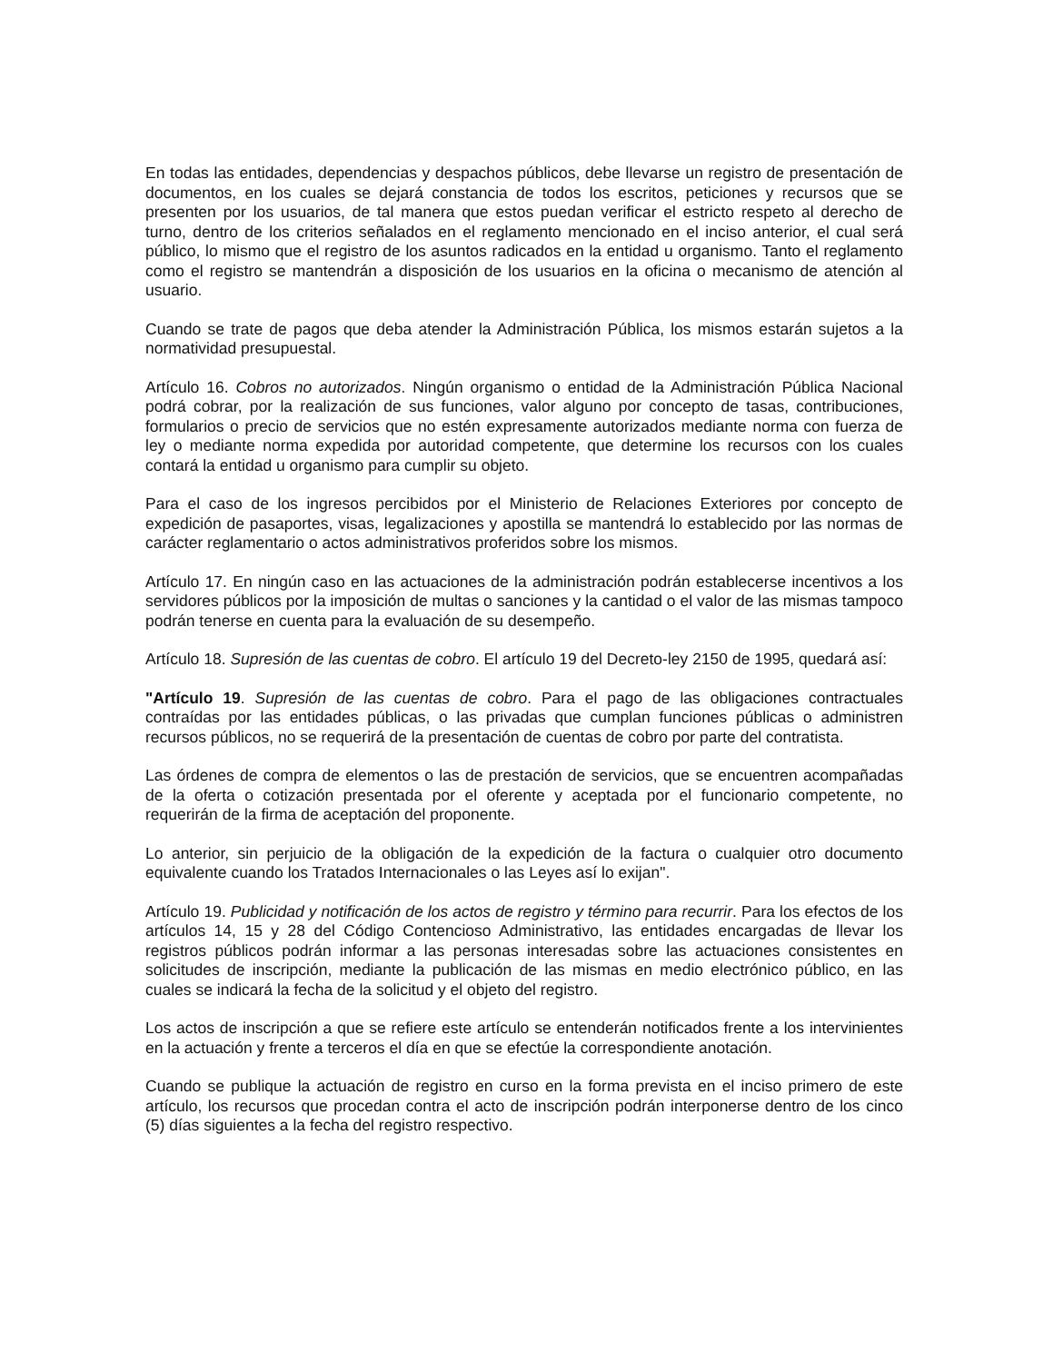En todas las entidades, dependencias y despachos públicos, debe llevarse un registro de presentación de documentos, en los cuales se dejará constancia de todos los escritos, peticiones y recursos que se presenten por los usuarios, de tal manera que estos puedan verificar el estricto respeto al derecho de turno, dentro de los criterios señalados en el reglamento mencionado en el inciso anterior, el cual será público, lo mismo que el registro de los asuntos radicados en la entidad u organismo. Tanto el reglamento como el registro se mantendrán a disposición de los usuarios en la oficina o mecanismo de atención al usuario.
Cuando se trate de pagos que deba atender la Administración Pública, los mismos estarán sujetos a la normatividad presupuestal.
Artículo 16. Cobros no autorizados. Ningún organismo o entidad de la Administración Pública Nacional podrá cobrar, por la realización de sus funciones, valor alguno por concepto de tasas, contribuciones, formularios o precio de servicios que no estén expresamente autorizados mediante norma con fuerza de ley o mediante norma expedida por autoridad competente, que determine los recursos con los cuales contará la entidad u organismo para cumplir su objeto.
Para el caso de los ingresos percibidos por el Ministerio de Relaciones Exteriores por concepto de expedición de pasaportes, visas, legalizaciones y apostilla se mantendrá lo establecido por las normas de carácter reglamentario o actos administrativos proferidos sobre los mismos.
Artículo 17. En ningún caso en las actuaciones de la administración podrán establecerse incentivos a los servidores públicos por la imposición de multas o sanciones y la cantidad o el valor de las mismas tampoco podrán tenerse en cuenta para la evaluación de su desempeño.
Artículo 18. Supresión de las cuentas de cobro. El artículo 19 del Decreto-ley 2150 de 1995, quedará así:
"Artículo 19. Supresión de las cuentas de cobro. Para el pago de las obligaciones contractuales contraídas por las entidades públicas, o las privadas que cumplan funciones públicas o administren recursos públicos, no se requerirá de la presentación de cuentas de cobro por parte del contratista.
Las órdenes de compra de elementos o las de prestación de servicios, que se encuentren acompañadas de la oferta o cotización presentada por el oferente y aceptada por el funcionario competente, no requerirán de la firma de aceptación del proponente.
Lo anterior, sin perjuicio de la obligación de la expedición de la factura o cualquier otro documento equivalente cuando los Tratados Internacionales o las Leyes así lo exijan".
Artículo 19. Publicidad y notificación de los actos de registro y término para recurrir. Para los efectos de los artículos 14, 15 y 28 del Código Contencioso Administrativo, las entidades encargadas de llevar los registros públicos podrán informar a las personas interesadas sobre las actuaciones consistentes en solicitudes de inscripción, mediante la publicación de las mismas en medio electrónico público, en las cuales se indicará la fecha de la solicitud y el objeto del registro.
Los actos de inscripción a que se refiere este artículo se entenderán notificados frente a los intervinientes en la actuación y frente a terceros el día en que se efectúe la correspondiente anotación.
Cuando se publique la actuación de registro en curso en la forma prevista en el inciso primero de este artículo, los recursos que procedan contra el acto de inscripción podrán interponerse dentro de los cinco (5) días siguientes a la fecha del registro respectivo.